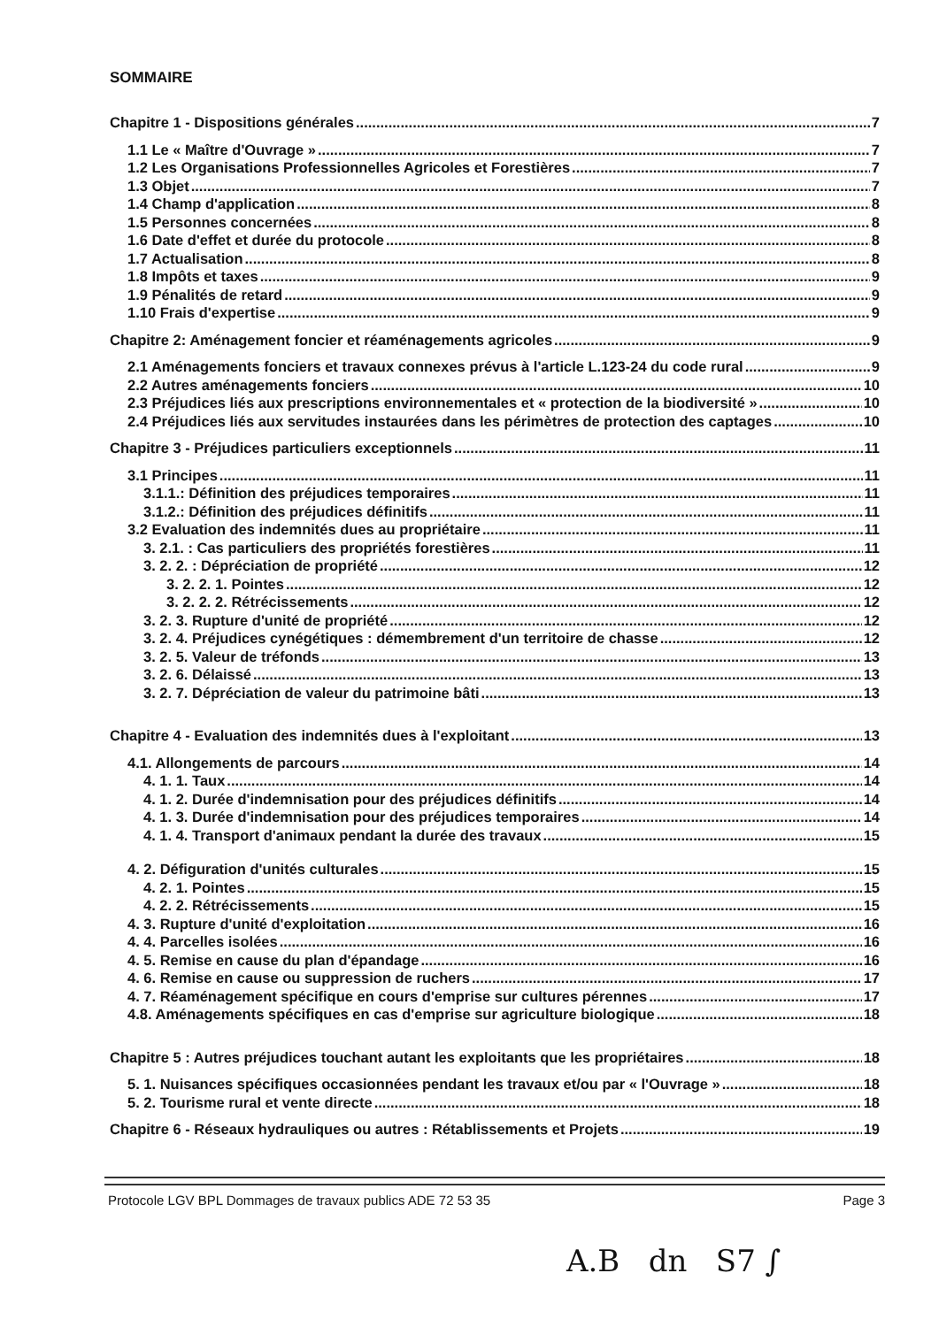SOMMAIRE
Chapitre 1 - Dispositions générales 7
1.1 Le « Maître d'Ouvrage » 7
1.2 Les Organisations Professionnelles Agricoles et Forestières 7
1.3 Objet 7
1.4 Champ d'application 8
1.5 Personnes concernées 8
1.6 Date d'effet et durée du protocole 8
1.7 Actualisation 8
1.8 Impôts et taxes 9
1.9 Pénalités de retard 9
1.10 Frais d'expertise 9
Chapitre 2: Aménagement foncier et réaménagements agricoles 9
2.1 Aménagements fonciers et travaux connexes prévus à l'article L.123-24 du code rural 9
2.2 Autres aménagements fonciers 10
2.3 Préjudices liés aux prescriptions environnementales et « protection de la biodiversité » 10
2.4 Préjudices liés aux servitudes instaurées dans les périmètres de protection des captages 10
Chapitre 3 - Préjudices particuliers exceptionnels 11
3.1 Principes 11
3.1.1.: Définition des préjudices temporaires 11
3.1.2.: Définition des préjudices définitifs 11
3.2 Evaluation des indemnités dues au propriétaire 11
3. 2.1. : Cas particuliers des propriétés forestières 11
3. 2. 2. : Dépréciation de propriété 12
3. 2. 2. 1. Pointes 12
3. 2. 2. 2. Rétrécissements 12
3. 2. 3. Rupture d'unité de propriété 12
3. 2. 4. Préjudices cynégétiques : démembrement d'un territoire de chasse 12
3. 2. 5. Valeur de tréfonds 13
3. 2. 6. Délaissé 13
3. 2. 7. Dépréciation de valeur du patrimoine bâti 13
Chapitre 4 - Evaluation des indemnités dues à l'exploitant 13
4.1. Allongements de parcours 14
4. 1. 1. Taux 14
4. 1. 2. Durée d'indemnisation pour des préjudices définitifs 14
4. 1. 3. Durée d'indemnisation pour des préjudices temporaires 14
4. 1. 4. Transport d'animaux pendant la durée des travaux 15
4. 2. Défiguration d'unités culturales 15
4. 2. 1. Pointes 15
4. 2. 2. Rétrécissements 15
4. 3. Rupture d'unité d'exploitation 16
4. 4. Parcelles isolées 16
4. 5. Remise en cause du plan d'épandage 16
4. 6. Remise en cause ou suppression de ruchers 17
4. 7. Réaménagement spécifique en cours d'emprise sur cultures pérennes 17
4.8. Aménagements spécifiques en cas d'emprise sur agriculture biologique 18
Chapitre 5 : Autres préjudices touchant autant les exploitants que les propriétaires 18
5. 1. Nuisances spécifiques occasionnées pendant les travaux et/ou par « l'Ouvrage » 18
5. 2. Tourisme rural et vente directe 18
Chapitre 6 - Réseaux hydrauliques ou autres : Rétablissements et Projets 19
Protocole LGV BPL Dommages de travaux publics ADE 72 53 35 Page 3
A.B dn S7 ∫